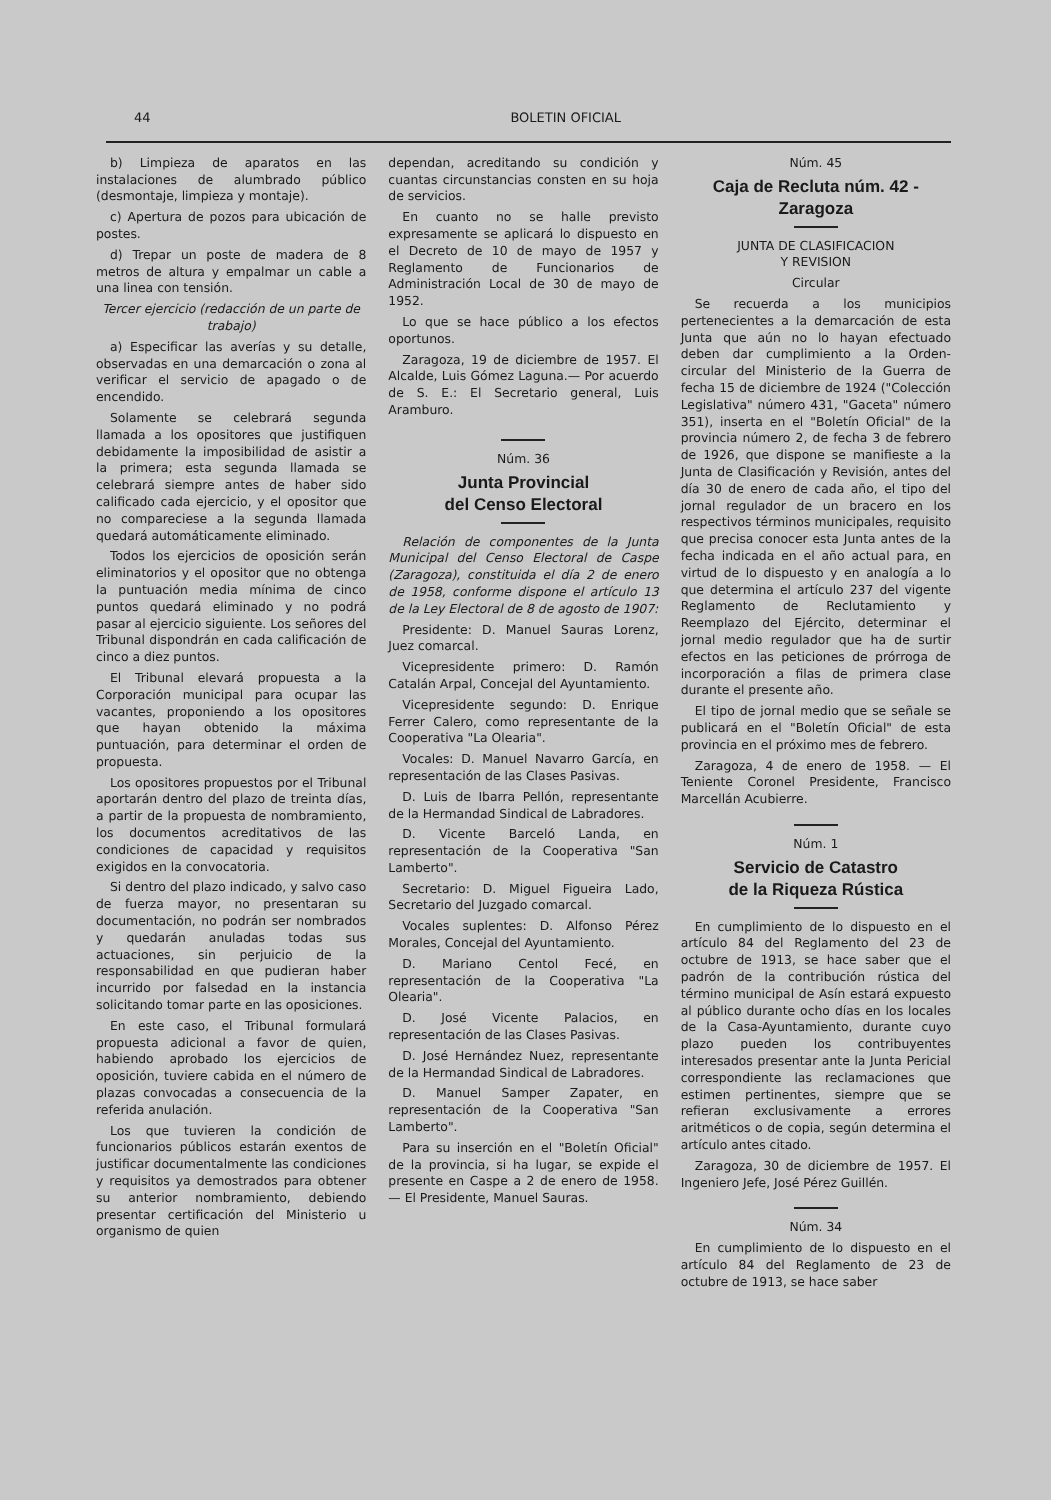44 BOLETIN OFICIAL
b) Limpieza de aparatos en las instalaciones de alumbrado público (desmontaje, limpieza y montaje).
c) Apertura de pozos para ubicación de postes.
d) Trepar un poste de madera de 8 metros de altura y empalmar un cable a una linea con tensión.
Tercer ejercicio (redacción de un parte de trabajo)
a) Especificar las averías y su detalle, observadas en una demarcación o zona al verificar el servicio de apagado o de encendido.
Solamente se celebrará segunda llamada a los opositores que justifiquen debidamente la imposibilidad de asistir a la primera; esta segunda llamada se celebrará siempre antes de haber sido calificado cada ejercicio, y el opositor que no compareciese a la segunda llamada quedará automáticamente eliminado.
Todos los ejercicios de oposición serán eliminatorios y el opositor que no obtenga la puntuación media mínima de cinco puntos quedará eliminado y no podrá pasar al ejercicio siguiente. Los señores del Tribunal dispondrán en cada calificación de cinco a diez puntos.
El Tribunal elevará propuesta a la Corporación municipal para ocupar las vacantes, proponiendo a los opositores que hayan obtenido la máxima puntuación, para determinar el orden de propuesta.
Los opositores propuestos por el Tribunal aportarán dentro del plazo de treinta días, a partir de la propuesta de nombramiento, los documentos acreditativos de las condiciones de capacidad y requisitos exigidos en la convocatoria.
Si dentro del plazo indicado, y salvo caso de fuerza mayor, no presentaran su documentación, no podrán ser nombrados y quedarán anuladas todas sus actuaciones, sin perjuicio de la responsabilidad en que pudieran haber incurrido por falsedad en la instancia solicitando tomar parte en las oposiciones.
En este caso, el Tribunal formulará propuesta adicional a favor de quien, habiendo aprobado los ejercicios de oposición, tuviere cabida en el número de plazas convocadas a consecuencia de la referida anulación.
Los que tuvieren la condición de funcionarios públicos estarán exentos de justificar documentalmente las condiciones y requisitos ya demostrados para obtener su anterior nombramiento, debiendo presentar certificación del Ministerio u organismo de quien
dependan, acreditando su condición y cuantas circunstancias consten en su hoja de servicios.
En cuanto no se halle previsto expresamente se aplicará lo dispuesto en el Decreto de 10 de mayo de 1957 y Reglamento de Funcionarios de Administración Local de 30 de mayo de 1952.
Lo que se hace público a los efectos oportunos.
Zaragoza, 19 de diciembre de 1957. El Alcalde, Luis Gómez Laguna.— Por acuerdo de S. E.: El Secretario general, Luis Aramburo.
Núm. 36
Junta Provincial
del Censo Electoral
Relación de componentes de la Junta Municipal del Censo Electoral de Caspe (Zaragoza), constituida el día 2 de enero de 1958, conforme dispone el artículo 13 de la Ley Electoral de 8 de agosto de 1907:
Presidente: D. Manuel Sauras Lorenz, Juez comarcal.
Vicepresidente primero: D. Ramón Catalán Arpal, Concejal del Ayuntamiento.
Vicepresidente segundo: D. Enrique Ferrer Calero, como representante de la Cooperativa "La Olearia".
Vocales: D. Manuel Navarro García, en representación de las Clases Pasivas.
D. Luis de Ibarra Pellón, representante de la Hermandad Sindical de Labradores.
D. Vicente Barceló Landa, en representación de la Cooperativa "San Lamberto".
Secretario: D. Miguel Figueira Lado, Secretario del Juzgado comarcal.
Vocales suplentes: D. Alfonso Pérez Morales, Concejal del Ayuntamiento.
D. Mariano Centol Fecé, en representación de la Cooperativa "La Olearia".
D. José Vicente Palacios, en representación de las Clases Pasivas.
D. José Hernández Nuez, representante de la Hermandad Sindical de Labradores.
D. Manuel Samper Zapater, en representación de la Cooperativa "San Lamberto".
Para su inserción en el "Boletín Oficial" de la provincia, si ha lugar, se expide el presente en Caspe a 2 de enero de 1958. — El Presidente, Manuel Sauras.
Núm. 45
Caja de Recluta núm. 42 - Zaragoza
JUNTA DE CLASIFICACION
Y REVISION
Circular
Se recuerda a los municipios pertenecientes a la demarcación de esta Junta que aún no lo hayan efectuado deben dar cumplimiento a la Orden-circular del Ministerio de la Guerra de fecha 15 de diciembre de 1924 ("Colección Legislativa" número 431, "Gaceta" número 351), inserta en el "Boletín Oficial" de la provincia número 2, de fecha 3 de febrero de 1926, que dispone se manifieste a la Junta de Clasificación y Revisión, antes del día 30 de enero de cada año, el tipo del jornal regulador de un bracero en los respectivos términos municipales, requisito que precisa conocer esta Junta antes de la fecha indicada en el año actual para, en virtud de lo dispuesto y en analogía a lo que determina el artículo 237 del vigente Reglamento de Reclutamiento y Reemplazo del Ejército, determinar el jornal medio regulador que ha de surtir efectos en las peticiones de prórroga de incorporación a filas de primera clase durante el presente año.
El tipo de jornal medio que se señale se publicará en el "Boletín Oficial" de esta provincia en el próximo mes de febrero.
Zaragoza, 4 de enero de 1958. — El Teniente Coronel Presidente, Francisco Marcellán Acubierre.
Núm. 1
Servicio de Catastro
de la Riqueza Rústica
En cumplimiento de lo dispuesto en el artículo 84 del Reglamento del 23 de octubre de 1913, se hace saber que el padrón de la contribución rústica del término municipal de Asín estará expuesto al público durante ocho días en los locales de la Casa-Ayuntamiento, durante cuyo plazo pueden los contribuyentes interesados presentar ante la Junta Pericial correspondiente las reclamaciones que estimen pertinentes, siempre que se refieran exclusivamente a errores aritméticos o de copia, según determina el artículo antes citado.
Zaragoza, 30 de diciembre de 1957. El Ingeniero Jefe, José Pérez Guillén.
Núm. 34
En cumplimiento de lo dispuesto en el artículo 84 del Reglamento de 23 de octubre de 1913, se hace saber